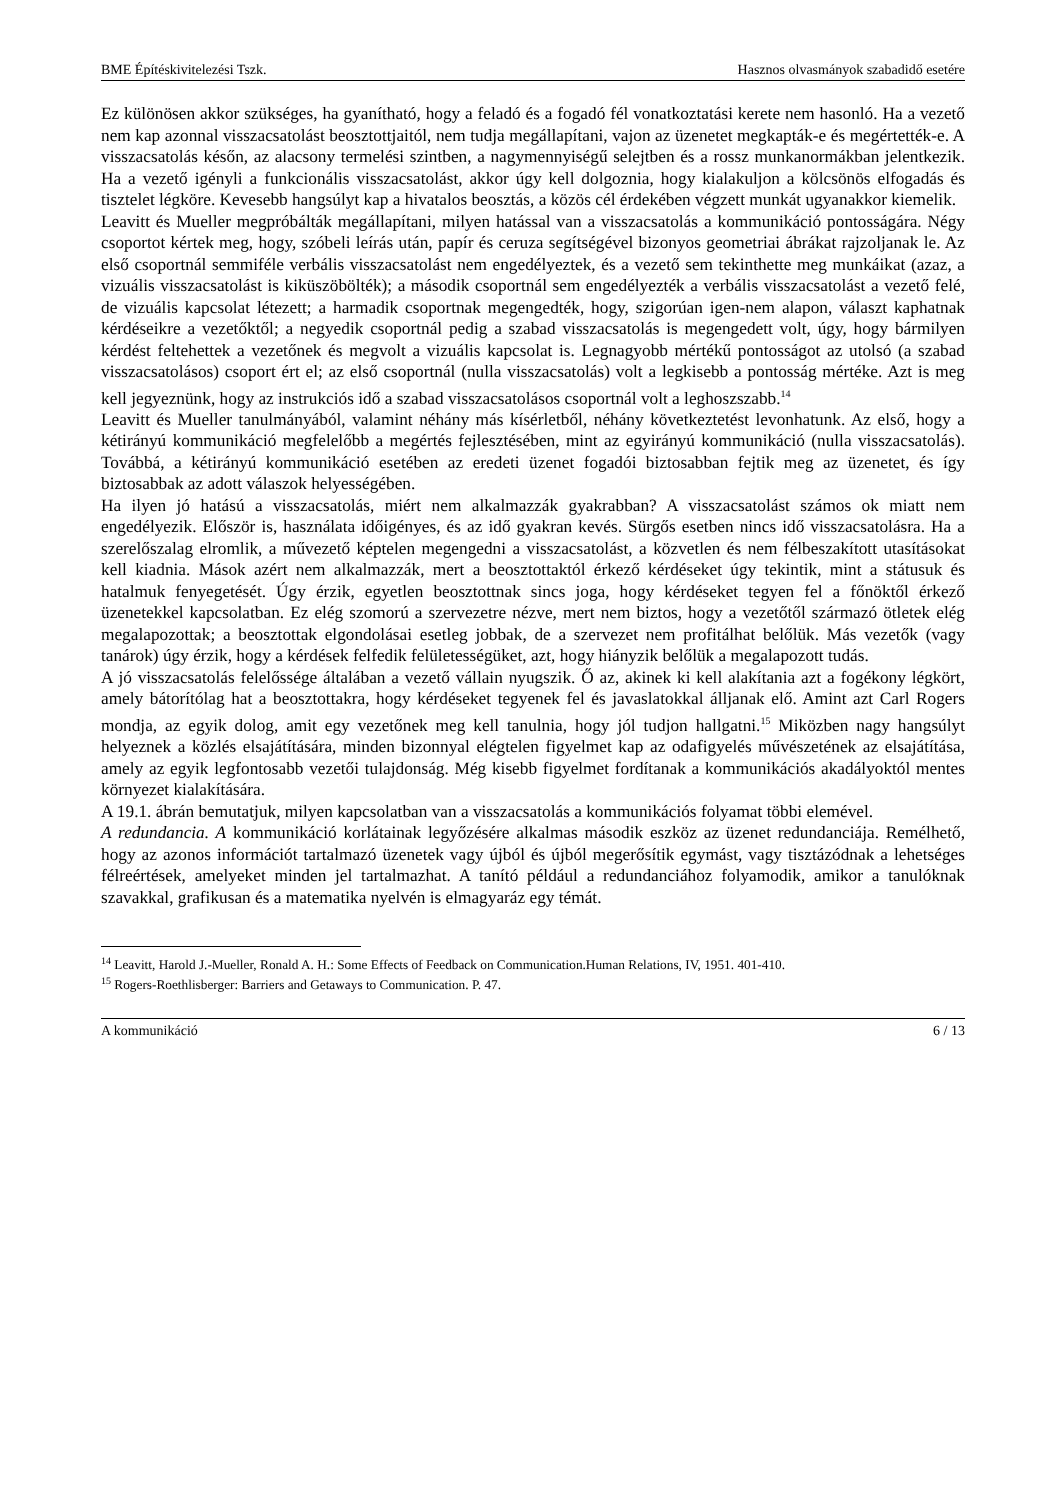BME Építéskivitelezési Tszk. Hasznos olvasmányok szabadidő esetére
Ez különösen akkor szükséges, ha gyanítható, hogy a feladó és a fogadó fél vonatkoztatási kerete nem hasonló. Ha a vezető nem kap azonnal visszacsatolást beosztottjaitól, nem tudja megállapítani, vajon az üzenetet megkapták-e és megértették-e. A visszacsatolás későn, az alacsony termelési szintben, a nagymennyiségű selejtben és a rossz munkanormákban jelentkezik. Ha a vezető igényli a funkcionális visszacsatolást, akkor úgy kell dolgoznia, hogy kialakuljon a kölcsönös elfogadás és tisztelet légköre. Kevesebb hangsúlyt kap a hivatalos beosztás, a közös cél érdekében végzett munkát ugyanakkor kiemelik.
Leavitt és Mueller megpróbálták megállapítani, milyen hatással van a visszacsatolás a kommunikáció pontosságára. Négy csoportot kértek meg, hogy, szóbeli leírás után, papír és ceruza segítségével bizonyos geometriai ábrákat rajzoljanak le. Az első csoportnál semmiféle verbális visszacsatolást nem engedélyeztek, és a vezető sem tekinthette meg munkáikat (azaz, a vizuális visszacsatolást is kiküszöbölték); a második csoportnál sem engedélyezték a verbális visszacsatolást a vezető felé, de vizuális kapcsolat létezett; a harmadik csoportnak megengedték, hogy, szigorúan igen-nem alapon, választ kaphatnak kérdéseikre a vezetőktől; a negyedik csoportnál pedig a szabad visszacsatolás is megengedett volt, úgy, hogy bármilyen kérdést feltehettek a vezetőnek és megvolt a vizuális kapcsolat is. Legnagyobb mértékű pontosságot az utolsó (a szabad visszacsatolásos) csoport ért el; az első csoportnál (nulla visszacsatolás) volt a legkisebb a pontosság mértéke. Azt is meg kell jegyeznünk, hogy az instrukciós idő a szabad visszacsatolásos csoportnál volt a leghoszszabb.<sup>14</sup>
Leavitt és Mueller tanulmányából, valamint néhány más kísérletből, néhány következtetést levonhatunk. Az első, hogy a kétirányú kommunikáció megfelelőbb a megértés fejlesztésében, mint az egyirányú kommunikáció (nulla visszacsatolás). Továbbá, a kétirányú kommunikáció esetében az eredeti üzenet fogadói biztosabban fejtik meg az üzenetet, és így biztosabbak az adott válaszok helyességében.
Ha ilyen jó hatású a visszacsatolás, miért nem alkalmazzák gyakrabban? A visszacsatolást számos ok miatt nem engedélyezik. Először is, használata időigényes, és az idő gyakran kevés. Sürgős esetben nincs idő visszacsatolásra. Ha a szerelőszalag elromlik, a művezető képtelen megengedni a visszacsatolást, a közvetlen és nem félbeszakított utasításokat kell kiadnia. Mások azért nem alkalmazzák, mert a beosztottaktól érkező kérdéseket úgy tekintik, mint a státusuk és hatalmuk fenyegetését. Úgy érzik, egyetlen beosztottnak sincs joga, hogy kérdéseket tegyen fel a főnöktől érkező üzenetekkel kapcsolatban. Ez elég szomorú a szervezetre nézve, mert nem biztos, hogy a vezetőtől származó ötletek elég megalapozottak; a beosztottak elgondolásai esetleg jobbak, de a szervezet nem profitálhat belőlük. Más vezetők (vagy tanárok) úgy érzik, hogy a kérdések felfedik felületességüket, azt, hogy hiányzik belőlük a megalapozott tudás.
A jó visszacsatolás felelőssége általában a vezető vállain nyugszik. Ő az, akinek ki kell alakítania azt a fogékony légkört, amely bátorítólag hat a beosztottakra, hogy kérdéseket tegyenek fel és javaslatokkal álljanak elő. Amint azt Carl Rogers mondja, az egyik dolog, amit egy vezetőnek meg kell tanulnia, hogy jól tudjon hallgatni.<sup>15</sup> Miközben nagy hangsúlyt helyeznek a közlés elsajátítására, minden bizonnyal elégtelen figyelmet kap az odafigyelés művészetének az elsajátítása, amely az egyik legfontosabb vezetői tulajdonság. Még kisebb figyelmet fordítanak a kommunikációs akadályoktól mentes környezet kialakítására.
A 19.1. ábrán bemutatjuk, milyen kapcsolatban van a visszacsatolás a kommunikációs folyamat többi elemével.
A redundancia. A kommunikáció korlátainak legyőzésére alkalmas második eszköz az üzenet redundanciája. Remélhető, hogy az azonos információt tartalmazó üzenetek vagy újból és újból megerősítik egymást, vagy tisztázódnak a lehetséges félreértések, amelyeket minden jel tartalmazhat. A tanító például a redundanciához folyamodik, amikor a tanulóknak szavakkal, grafikusan és a matematika nyelvén is elmagyaráz egy témát.
<sup>14</sup> Leavitt, Harold J.-Mueller, Ronald A. H.: Some Effects of Feedback on Communication.Human Relations, IV, 1951. 401-410.
<sup>15</sup> Rogers-Roethlisberger: Barriers and Getaways to Communication. P. 47.
A kommunikáció 6 / 13